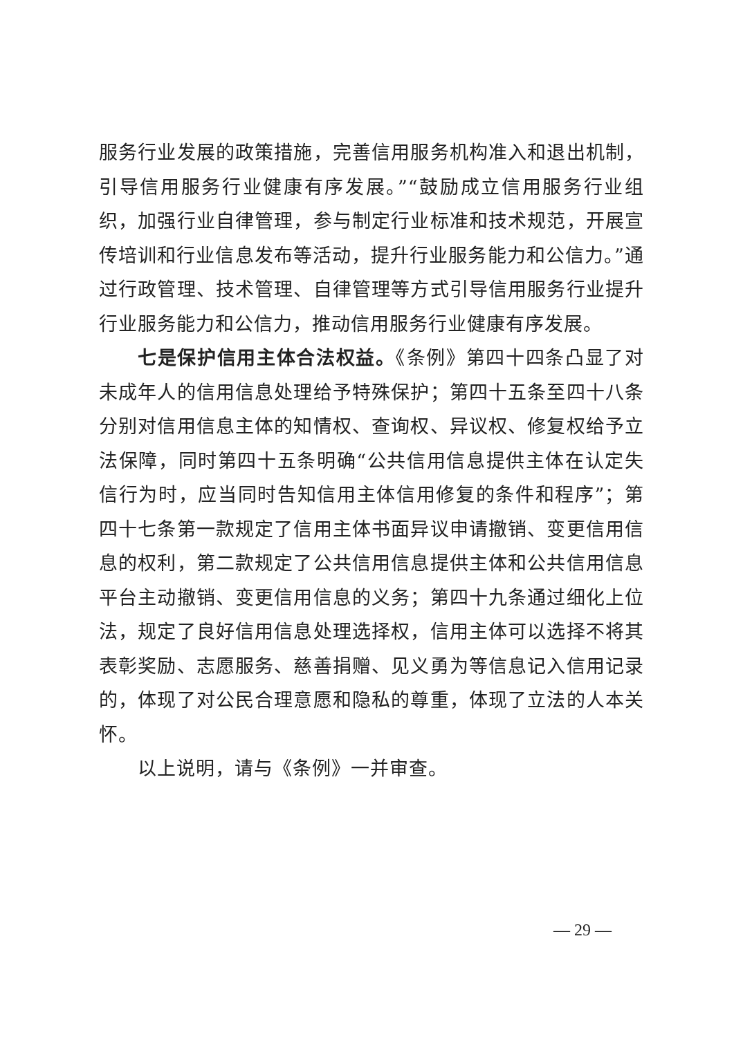服务行业发展的政策措施，完善信用服务机构准入和退出机制，引导信用服务行业健康有序发展。”“鼓励成立信用服务行业组织，加强行业自律管理，参与制定行业标准和技术规范，开展宣传培训和行业信息发布等活动，提升行业服务能力和公信力。”通过行政管理、技术管理、自律管理等方式引导信用服务行业提升行业服务能力和公信力，推动信用服务行业健康有序发展。
七是保护信用主体合法权益。《条例》第四十四条凸显了对未成年人的信用信息处理给予特殊保护；第四十五条至四十八条分别对信用信息主体的知情权、查询权、异议权、修复权给予立法保障，同时第四十五条明确“公共信用信息提供主体在认定失信行为时，应当同时告知信用主体信用修复的条件和程序”；第四十七条第一款规定了信用主体书面异议申请撤销、变更信用信息的权利，第二款规定了公共信用信息提供主体和公共信用信息平台主动撤销、变更信用信息的义务；第四十九条通过细化上位法，规定了良好信用信息处理选择权，信用主体可以选择不将其表彰奖励、志愿服务、慈善捐赠、见义勇为等信息记入信用记录的，体现了对公民合理意愿和隐私的尊重，体现了立法的人本关怀。
以上说明，请与《条例》一并审查。
— 29 —